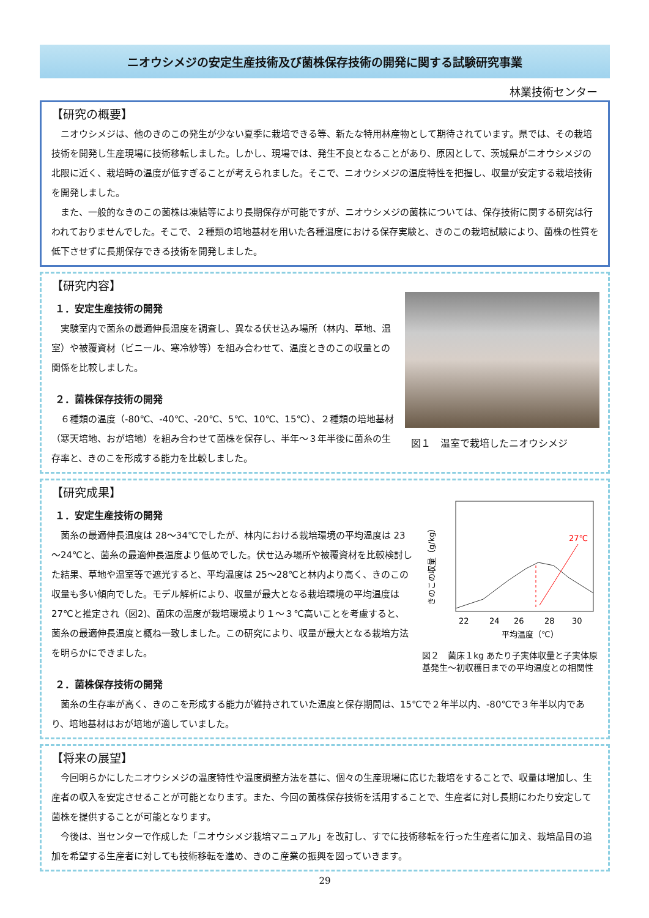ニオウシメジの安定生産技術及び菌株保存技術の開発に関する試験研究事業
林業技術センター
【研究の概要】
ニオウシメジは、他のきのこの発生が少ない夏季に栽培できる等、新たな特用林産物として期待されています。県では、その栽培技術を開発し生産現場に技術移転しました。しかし、現場では、発生不良となることがあり、原因として、茨城県がニオウシメジの北限に近く、栽培時の温度が低すぎることが考えられました。そこで、ニオウシメジの温度特性を把握し、収量が安定する栽培技術を開発しました。
また、一般的なきのこの菌株は凍結等により長期保存が可能ですが、ニオウシメジの菌株については、保存技術に関する研究は行われておりませんでした。そこで、２種類の培地基材を用いた各種温度における保存実験と、きのこの栽培試験により、菌株の性質を低下させずに長期保存できる技術を開発しました。
【研究内容】
１．安定生産技術の開発
実験室内で菌糸の最適伸長温度を調査し、異なる伏せ込み場所（林内、草地、温室）や被覆資材（ビニール、寒冷紗等）を組み合わせて、温度ときのこの収量との関係を比較しました。
２．菌株保存技術の開発
６種類の温度（-80℃、-40℃、-20℃、5℃、10℃、15℃）、２種類の培地基材（寒天培地、おが培地）を組み合わせて菌株を保存し、半年～３年半後に菌糸の生存率と、きのこを形成する能力を比較しました。
図１　温室で栽培したニオウシメジ
【研究成果】
１．安定生産技術の開発
菌糸の最適伸長温度は 28～34℃でしたが、林内における栽培環境の平均温度は 23～24℃と、菌糸の最適伸長温度より低めでした。伏せ込み場所や被覆資材を比較検討した結果、草地や温室等で遮光すると、平均温度は 25～28℃と林内より高く、きのこの収量も多い傾向でした。モデル解析により、収量が最大となる栽培環境の平均温度は 27℃と推定され（図2)、菌床の温度が栽培環境より１～３℃高いことを考慮すると、菌糸の最適伸長温度と概ね一致しました。この研究により、収量が最大となる栽培方法を明らかにできました。
２．菌株保存技術の開発
27℃
22
24
26
28
30
平均温度（℃）
きのこの収量（g/kg）
図２　菌床１kg あたり子実体収量と子実体原基発生～初収穫日までの平均温度との相関性
菌糸の生存率が高く、きのこを形成する能力が維持されていた温度と保存期間は、15℃で２年半以内、-80℃で３年半以内であり、培地基材はおが培地が適していました。
【将来の展望】
今回明らかにしたニオウシメジの温度特性や温度調整方法を基に、個々の生産現場に応じた栽培をすることで、収量は増加し、生産者の収入を安定させることが可能となります。また、今回の菌株保存技術を活用することで、生産者に対し長期にわたり安定して菌株を提供することが可能となります。
今後は、当センターで作成した「ニオウシメジ栽培マニュアル」を改訂し、すでに技術移転を行った生産者に加え、栽培品目の追加を希望する生産者に対しても技術移転を進め、きのこ産業の振興を図っていきます。
29